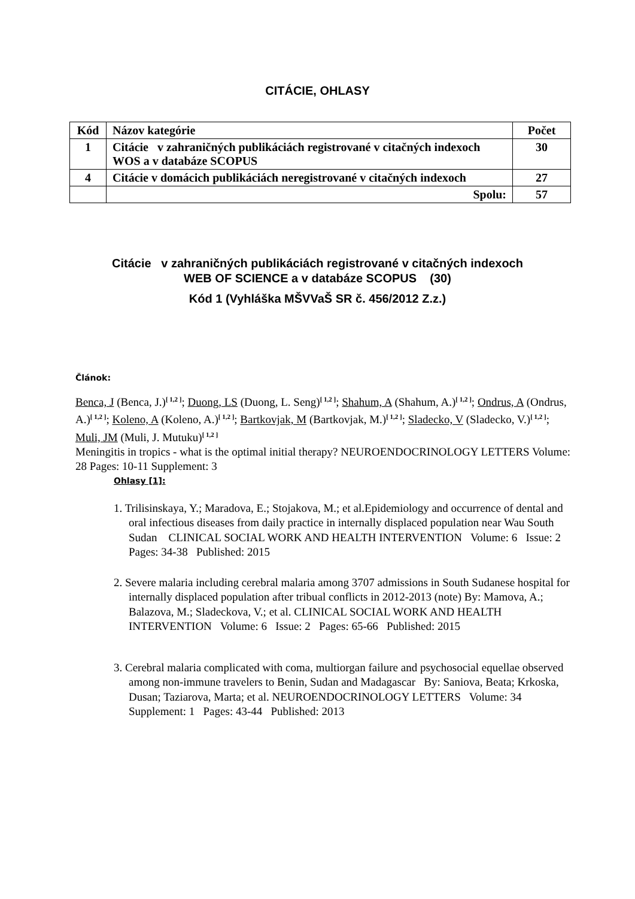CITÁCIE, OHLASY
| Kód | Názov kategórie | Počet |
| --- | --- | --- |
| 1 | Citácie v zahraničných publikáciách registrované v citačných indexoch WOS a v databáze SCOPUS | 30 |
| 4 | Citácie v domácich publikáciách neregistrované v citačných indexoch | 27 |
| | Spolu: | 57 |
Citácie v zahraničných publikáciách registrované v citačných indexoch
WEB OF SCIENCE a v databáze SCOPUS (30)
Kód 1 (Vyhláška MŠVVaŠ SR č. 456/2012 Z.z.)
Článok:
Benca, J (Benca, J.)<sup>[ 1,2 ]</sup>; Duong, LS (Duong, L. Seng)<sup>[ 1,2 ]</sup>; Shahum, A (Shahum, A.)<sup>[ 1,2 ]</sup>; Ondrus, A (Ondrus, A.)<sup>[ 1,2 ]</sup>; Koleno, A (Koleno, A.)<sup>[ 1,2 ]</sup>; Bartkovjak, M (Bartkovjak, M.)<sup>[ 1,2 ]</sup>; Sladecko, V (Sladecko, V.)<sup>[ 1,2 ]</sup>; Muli, JM (Muli, J. Mutuku)<sup>[ 1,2 ]</sup>
Meningitis in tropics - what is the optimal initial therapy? NEUROENDOCRINOLOGY LETTERS Volume: 28 Pages: 10-11 Supplement: 3
Ohlasy [1]:
1. Trilisinskaya, Y.; Maradova, E.; Stojakova, M.; et al.Epidemiology and occurrence of dental and oral infectious diseases from daily practice in internally displaced population near Wau South Sudan CLINICAL SOCIAL WORK AND HEALTH INTERVENTION Volume: 6 Issue: 2 Pages: 34-38 Published: 2015
2. Severe malaria including cerebral malaria among 3707 admissions in South Sudanese hospital for internally displaced population after tribual conflicts in 2012-2013 (note) By: Mamova, A.; Balazova, M.; Sladeckova, V.; et al. CLINICAL SOCIAL WORK AND HEALTH INTERVENTION Volume: 6 Issue: 2 Pages: 65-66 Published: 2015
3. Cerebral malaria complicated with coma, multiorgan failure and psychosocial equellae observed among non-immune travelers to Benin, Sudan and Madagascar By: Saniova, Beata; Krkoska, Dusan; Taziarova, Marta; et al. NEUROENDOCRINOLOGY LETTERS Volume: 34 Supplement: 1 Pages: 43-44 Published: 2013